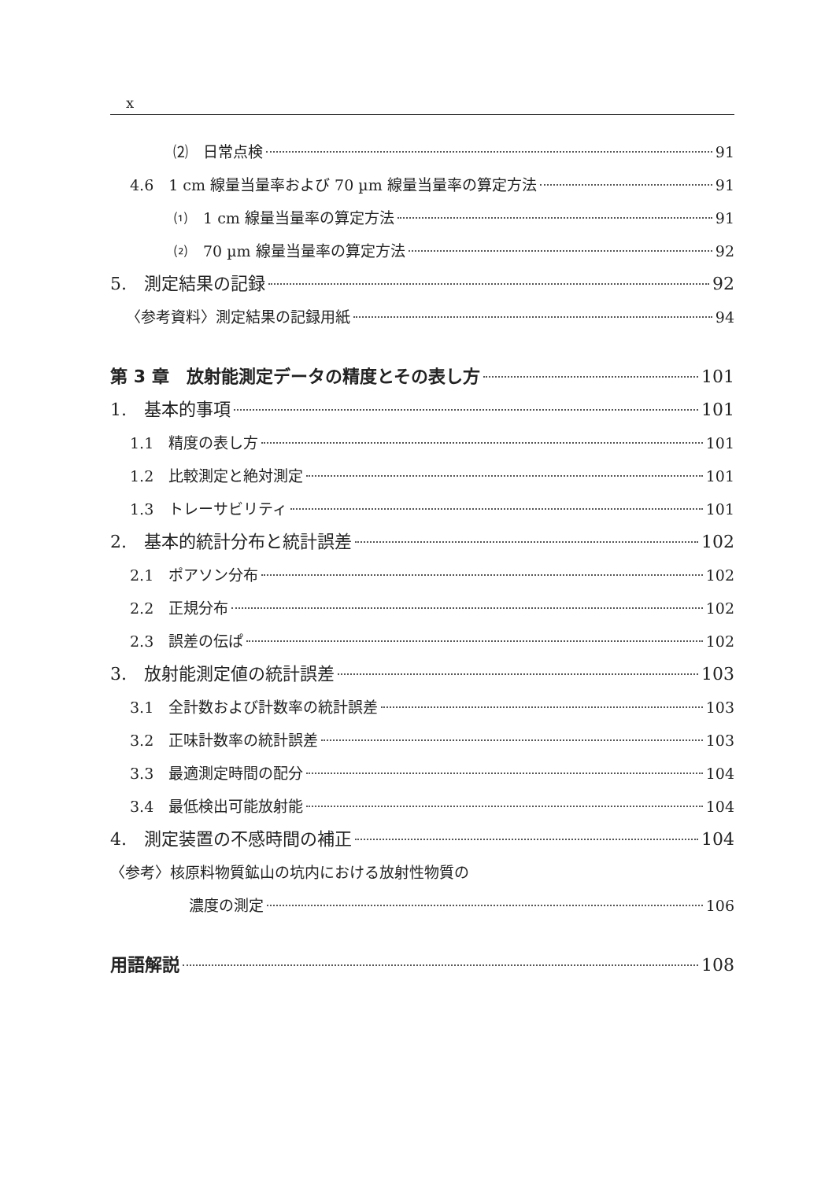x
⑵　日常点検 91
4.6　1 cm 線量当量率および 70 µm 線量当量率の算定方法 91
⑴　1 cm 線量当量率の算定方法 91
⑵　70 µm 線量当量率の算定方法 92
5.　測定結果の記録 92
〈参考資料〉測定結果の記録用紙 94
第 3 章　放射能測定データの精度とその表し方 101
1.　基本的事項 101
1.1　精度の表し方 101
1.2　比較測定と絶対測定 101
1.3　トレーサビリティ 101
2.　基本的統計分布と統計誤差 102
2.1　ポアソン分布 102
2.2　正規分布 102
2.3　誤差の伝ぱ 102
3.　放射能測定値の統計誤差 103
3.1　全計数および計数率の統計誤差 103
3.2　正味計数率の統計誤差 103
3.3　最適測定時間の配分 104
3.4　最低検出可能放射能 104
4.　測定装置の不感時間の補正 104
〈参考〉核原料物質鉱山の坑内における放射性物質の
濃度の測定 106
用語解説 108